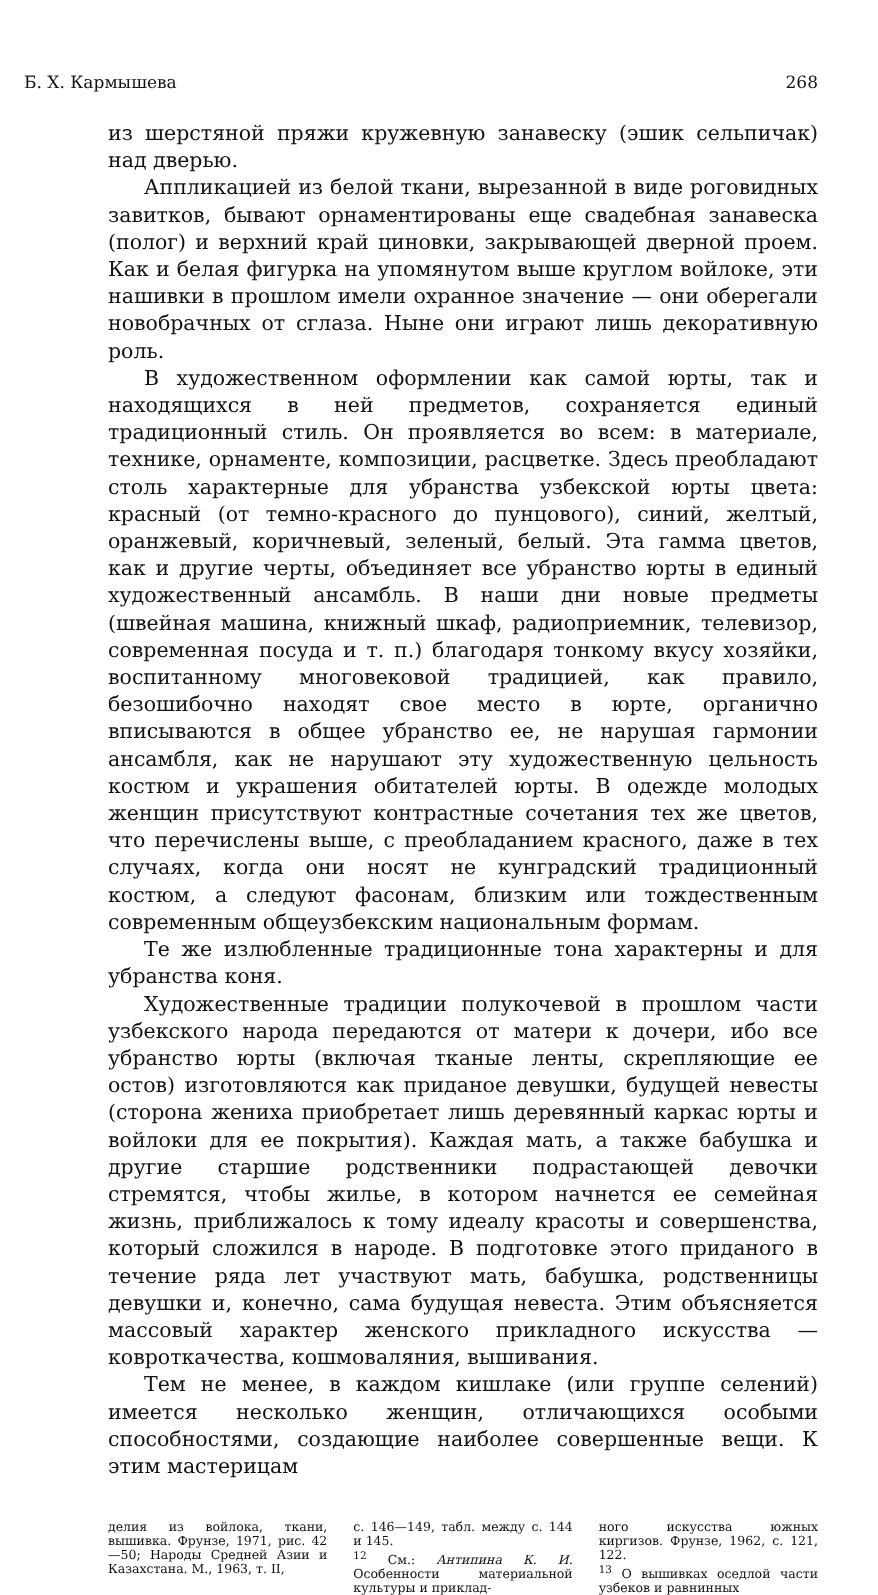Б. Х. Кармышева 268
из шерстяной пряжи кружевную занавеску (эшик сельпичак) над дверью.
Аппликацией из белой ткани, вырезанной в виде роговидных завитков, бывают орнаментированы еще свадебная занавеска (полог) и верхний край циновки, закрывающей дверной проем. Как и белая фигурка на упомянутом выше круглом войлоке, эти нашивки в прошлом имели охранное значение — они оберегали новобрачных от сглаза. Ныне они играют лишь декоративную роль.
В художественном оформлении как самой юрты, так и находящихся в ней предметов, сохраняется единый традиционный стиль. Он проявляется во всем: в материале, технике, орнаменте, композиции, расцветке. Здесь преобладают столь характерные для убранства узбекской юрты цвета: красный (от темно-красного до пунцового), синий, желтый, оранжевый, коричневый, зеленый, белый. Эта гамма цветов, как и другие черты, объединяет все убранство юрты в единый художественный ансамбль. В наши дни новые предметы (швейная машина, книжный шкаф, радиоприемник, телевизор, современная посуда и т. п.) благодаря тонкому вкусу хозяйки, воспитанному многовековой традицией, как правило, безошибочно находят свое место в юрте, органично вписываются в общее убранство ее, не нарушая гармонии ансамбля, как не нарушают эту художественную цельность костюм и украшения обитателей юрты. В одежде молодых женщин присутствуют контрастные сочетания тех же цветов, что перечислены выше, с преобладанием красного, даже в тех случаях, когда они носят не кунградский традиционный костюм, а следуют фасонам, близким или тождественным современным общеузбекским национальным формам.
Те же излюбленные традиционные тона характерны и для убранства коня.
Художественные традиции полукочевой в прошлом части узбекского народа передаются от матери к дочери, ибо все убранство юрты (включая тканые ленты, скрепляющие ее остов) изготовляются как приданое девушки, будущей невесты (сторона жениха приобретает лишь деревянный каркас юрты и войлоки для ее покрытия). Каждая мать, а также бабушка и другие старшие родственники подрастающей девочки стремятся, чтобы жилье, в котором начнется ее семейная жизнь, приближалось к тому идеалу красоты и совершенства, который сложился в народе. В подготовке этого приданого в течение ряда лет участвуют мать, бабушка, родственницы девушки и, конечно, сама будущая невеста. Этим объясняется массовый характер женского прикладного искусства — ковроткачества, кошмоваляния, вышивания.
Тем не менее, в каждом кишлаке (или группе селений) имеется несколько женщин, отличающихся особыми способностями, создающие наиболее совершенные вещи. К этим мастерицам
делия из войлока, ткани, вышивка. Фрунзе, 1971, рис. 42—50; Народы Средней Азии и Казахстана. М., 1963, т. II,
с. 146—149, табл. между с. 144 и 145.
<sup>12</sup> См.: Антипина К. И. Особенности материальной культуры и приклад-
ного искусства южных киргизов. Фрунзе, 1962, с. 121, 122.
<sup>13</sup> О вышивках оседлой части узбеков и равнинных